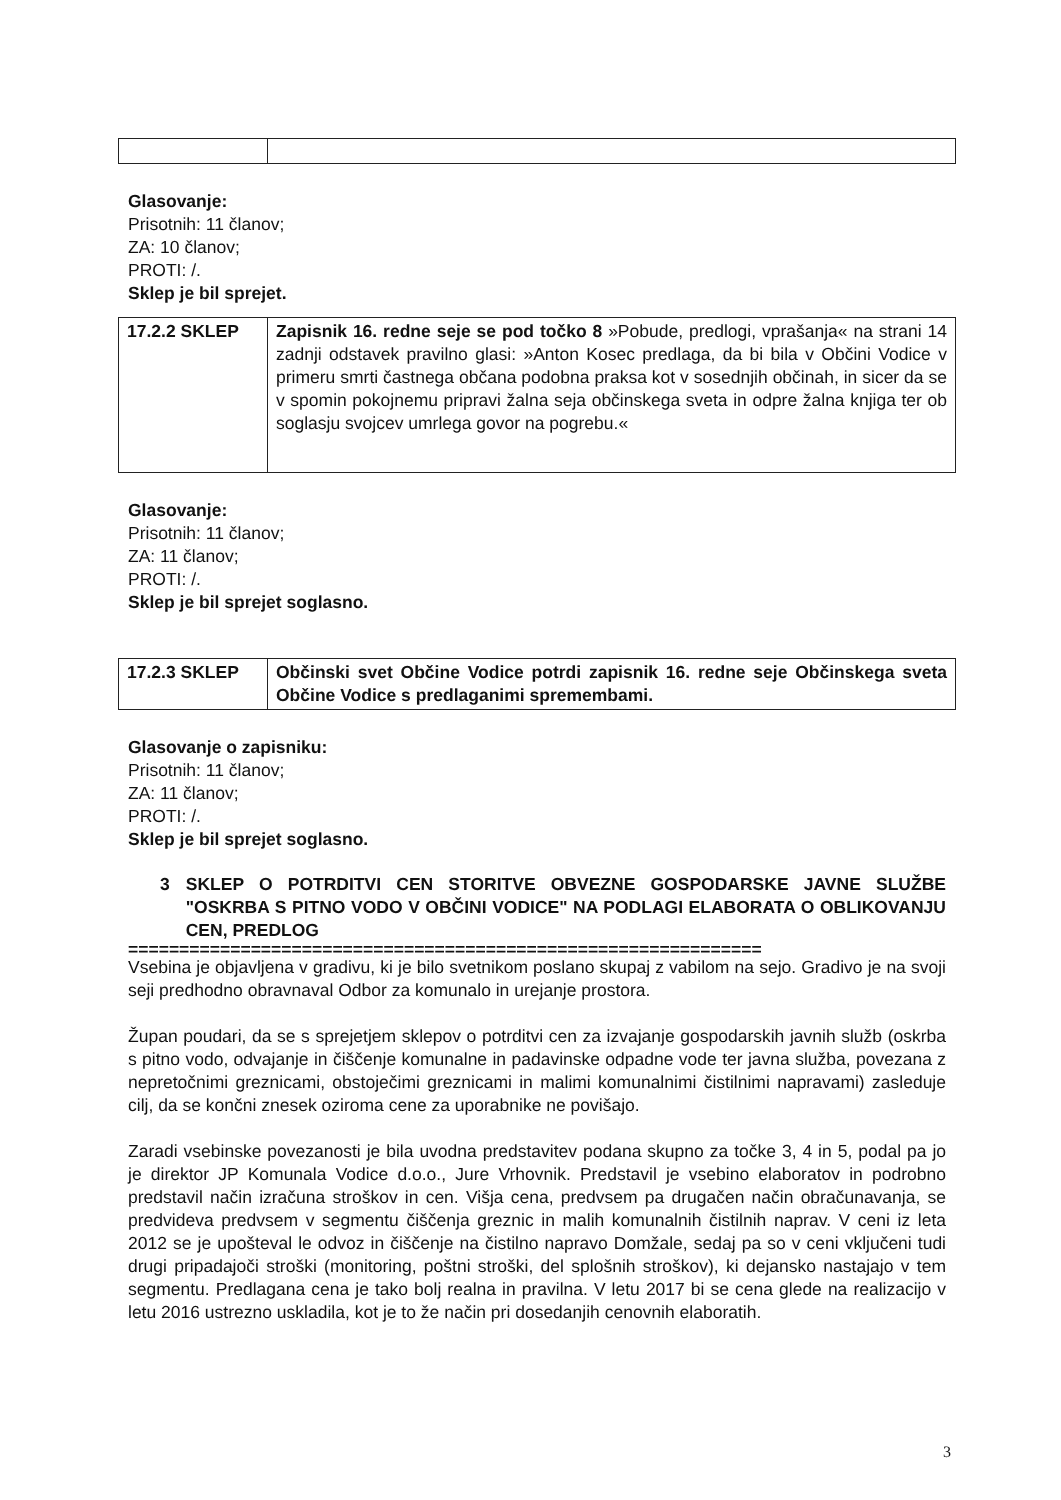Glasovanje:
Prisotnih: 11 članov;
ZA: 10 članov;
PROTI: /.
Sklep je bil sprejet.
| 17.2.2 SKLEP | Zapisnik 16. redne seje se pod točko 8 »Pobude, predlogi, vprašanja« na strani 14 zadnji odstavek pravilno glasi: »Anton Kosec predlaga, da bi bila v Občini Vodice v primeru smrti častnega občana podobna praksa kot v sosednjih občinah, in sicer da se v spomin pokojnemu pripravi žalna seja občinskega sveta in odpre žalna knjiga ter ob soglasju svojcev umrlega govor na pogrebu.« |
Glasovanje:
Prisotnih: 11 članov;
ZA: 11 članov;
PROTI: /.
Sklep je bil sprejet soglasno.
| 17.2.3 SKLEP | Občinski svet Občine Vodice potrdi zapisnik 16. redne seje Občinskega sveta Občine Vodice s predlaganimi spremembami. |
Glasovanje o zapisniku:
Prisotnih: 11 članov;
ZA: 11 članov;
PROTI: /.
Sklep je bil sprejet soglasno.
3 SKLEP O POTRDITVI CEN STORITVE OBVEZNE GOSPODARSKE JAVNE SLUŽBE "OSKRBA S PITNO VODO V OBČINI VODICE" NA PODLAGI ELABORATA O OBLIKOVANJU CEN, PREDLOG
==============================================================
Vsebina je objavljena v gradivu, ki je bilo svetnikom poslano skupaj z vabilom na sejo. Gradivo je na svoji seji predhodno obravnaval Odbor za komunalo in urejanje prostora.
Župan poudari, da se s sprejetjem sklepov o potrditvi cen za izvajanje gospodarskih javnih služb (oskrba s pitno vodo, odvajanje in čiščenje komunalne in padavinske odpadne vode ter javna služba, povezana z nepretočnimi greznicami, obstoječimi greznicami in malimi komunalnimi čistilnimi napravami) zasleduje cilj, da se končni znesek oziroma cene za uporabnike ne povišajo.
Zaradi vsebinske povezanosti je bila uvodna predstavitev podana skupno za točke 3, 4 in 5, podal pa jo je direktor JP Komunala Vodice d.o.o., Jure Vrhovnik. Predstavil je vsebino elaboratov in podrobno predstavil način izračuna stroškov in cen. Višja cena, predvsem pa drugačen način obračunavanja, se predvideva predvsem v segmentu čiščenja greznic in malih komunalnih čistilnih naprav. V ceni iz leta 2012 se je upošteval le odvoz in čiščenje na čistilno napravo Domžale, sedaj pa so v ceni vključeni tudi drugi pripadajoči stroški (monitoring, poštni stroški, del splošnih stroškov), ki dejansko nastajajo v tem segmentu. Predlagana cena je tako bolj realna in pravilna. V letu 2017 bi se cena glede na realizacijo v letu 2016 ustrezno uskladila, kot je to že način pri dosedanjih cenovnih elaboratih.
3